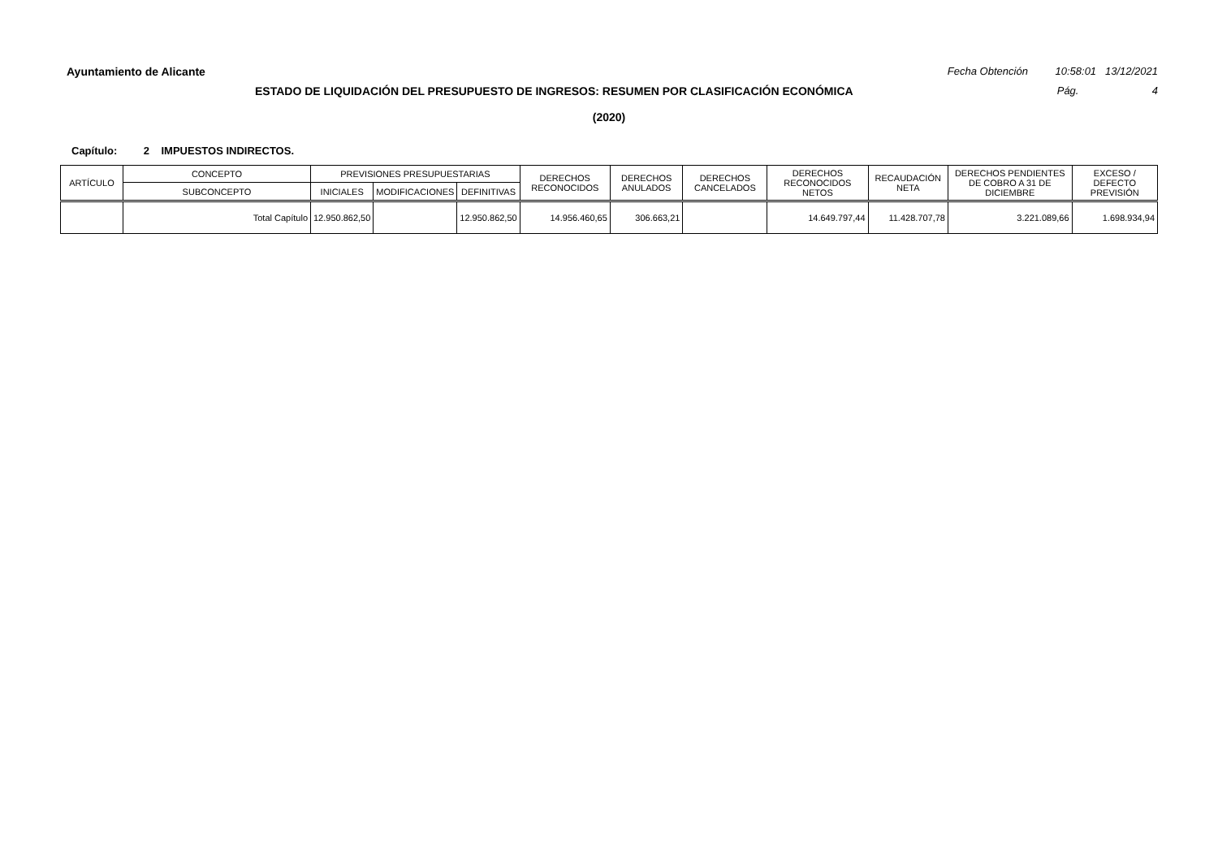Ayuntamiento de Alicante Fecha Obtención 10:58:01 13/12/2021
ESTADO DE LIQUIDACIÓN DEL PRESUPUESTO DE INGRESOS: RESUMEN POR CLASIFICACIÓN ECONÓMICA Pág. 4
(2020)
Capítulo: 2 IMPUESTOS INDIRECTOS.
| ARTÍCULO | CONCEPTO | PREVISIONES PRESUPUESTARIAS | | | DERECHOS RECONOCIDOS | DERECHOS ANULADOS | DERECHOS CANCELADOS | DERECHOS RECONOCIDOS NETOS | RECAUDACIÓN NETA | DERECHOS PENDIENTES DE COBRO A 31 DE DICIEMBRE | EXCESO / DEFECTO PREVISIÓN |
| --- | --- | --- | --- | --- | --- | --- | --- | --- | --- | --- | --- |
| | SUBCONCEPTO | INICIALES | MODIFICACIONES | DEFINITIVAS | | | | | | | |
| | Total Capítulo | 12.950.862,50 | | 12.950.862,50 | 14.956.460,65 | 306.663,21 | | 14.649.797,44 | 11.428.707,78 | 3.221.089,66 | 1.698.934,94 |